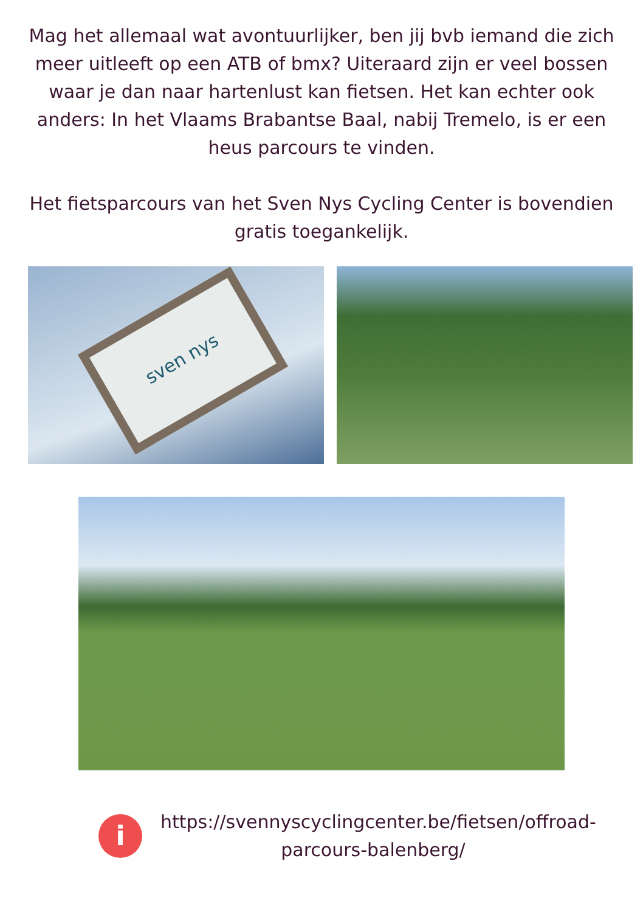Mag het allemaal wat avontuurlijker, ben jij bvb iemand die zich meer uitleeft op een ATB of bmx? Uiteraard zijn er veel bossen waar je dan naar hartenlust kan fietsen. Het kan echter ook anders: In het Vlaams Brabantse Baal, nabij Tremelo, is er een heus parcours te vinden.
Het fietsparcours van het Sven Nys Cycling Center is bovendien gratis toegankelijk.
sven nys
i
https://svennyscyclingcenter.be/fietsen/offroad-parcours-balenberg/